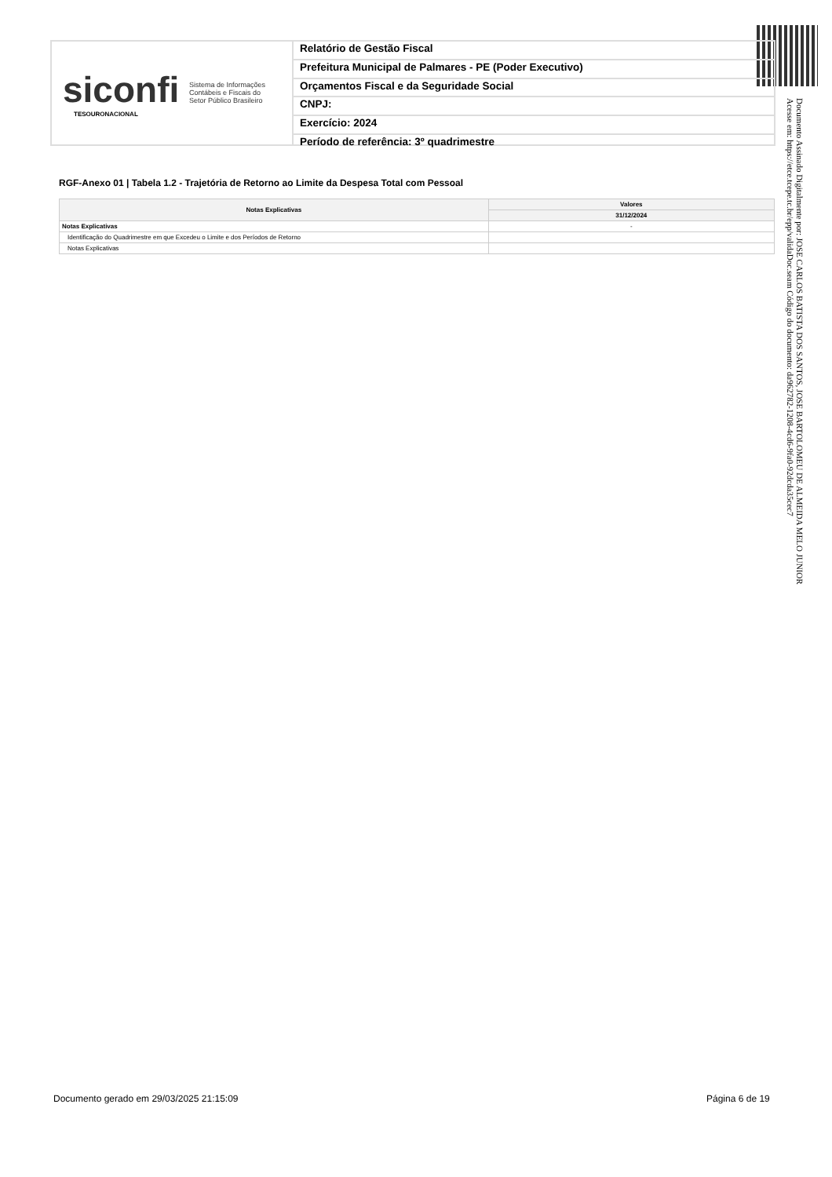siconfi Sistema de Informações
Contábeis e Fiscais do
Setor Público Brasileiro
TESOURONACIONAL
Relatório de Gestão Fiscal
Prefeitura Municipal de Palmares - PE (Poder Executivo)
Orçamentos Fiscal e da Seguridade Social
CNPJ:
Exercício: 2024
Período de referência: 3º quadrimestre
Documento Assinado Digitalmente por: JOSE CARLOS BATISTA DOS SANTOS, JOSE BARTOLOMEU DE ALMEIDA MELO JUNIOR
Acesse em: https://etce.tcepe.tc.br/epp/validaDoc.seam Código do documento: da962782-1208-4cd6-9fa0-92dcda35cec7
RGF-Anexo 01 | Tabela 1.2 - Trajetória de Retorno ao Limite da Despesa Total com Pessoal
| Notas Explicativas | Valores |
| --- | --- |
| | 31/12/2024 |
| Notas Explicativas | - |
| Identificação do Quadrimestre em que Excedeu o Limite e dos Períodos de Retorno | |
| Notas Explicativas | |
Documento gerado em 29/03/2025 21:15:09
Página 6 de 19